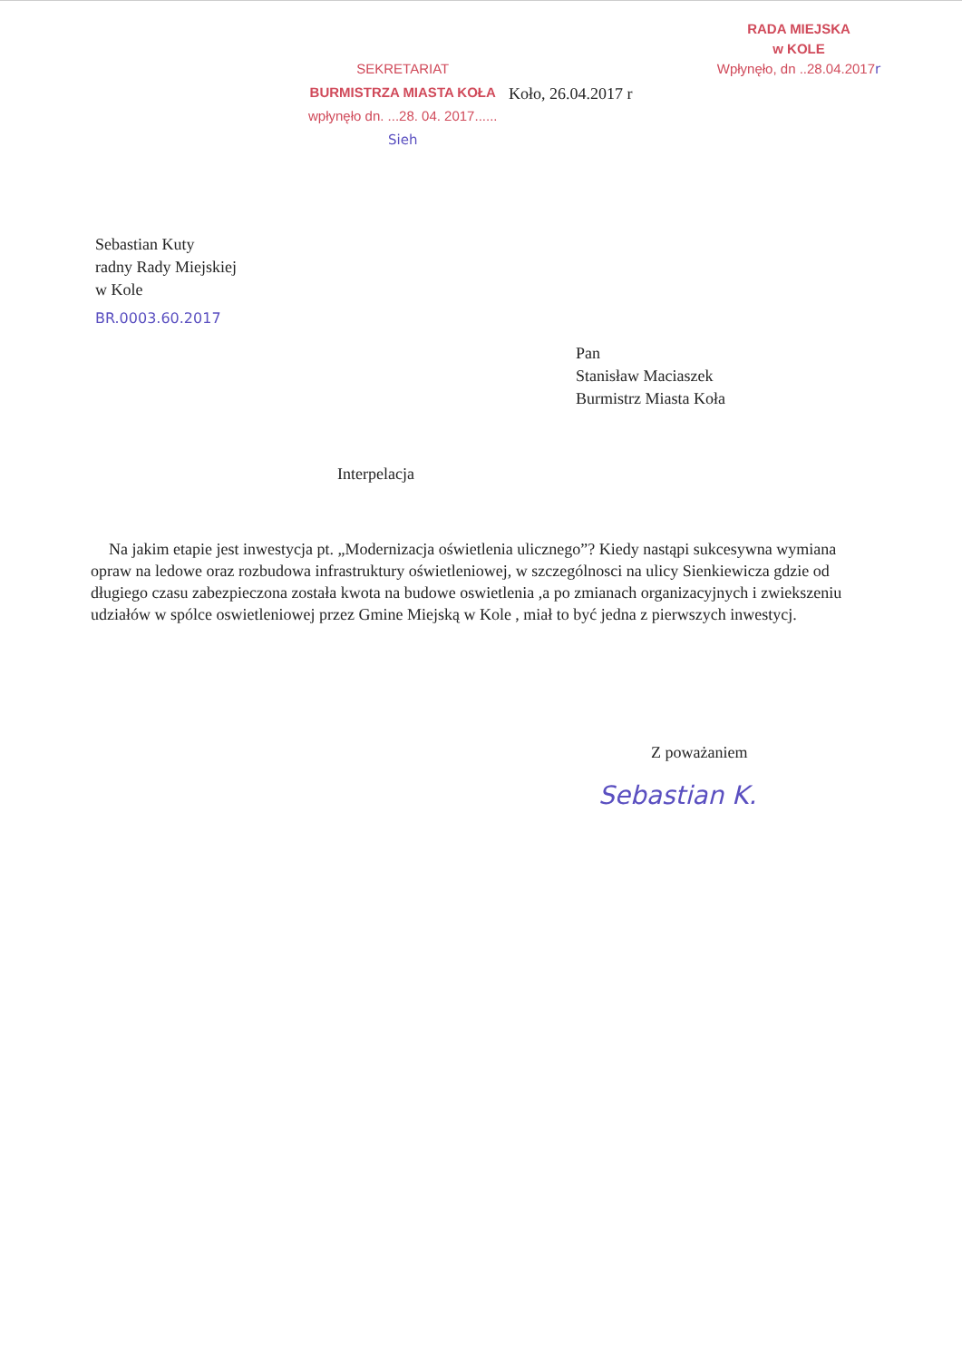SEKRETARIAT
BURMISTRZA MIASTA KOŁA
wpłynęło dn. ...28. 04. 2017......
Sieh
RADA MIEJSKA
w KOLE
Wpłynęło, dn ..28.04.2017r
Koło, 26.04.2017 r
Sebastian Kuty
radny Rady Miejskiej
w Kole
BR.0003.60.2017
Pan
Stanisław Maciaszek
Burmistrz Miasta Koła
Interpelacja
Na jakim etapie jest inwestycja pt. „Modernizacja oświetlenia ulicznego”? Kiedy nastąpi sukcesywna wymiana opraw na ledowe oraz rozbudowa infrastruktury oświetleniowej, w szczególnosci na ulicy Sienkiewicza gdzie od długiego czasu zabezpieczona została kwota na budowe oswietlenia ,a po zmianach organizacyjnych i zwiekszeniu udziałów w spólce oswietleniowej przez Gmine Miejską w Kole , miał to być jedna z pierwszych inwestycj.
Z poważaniem
Sebastian K.